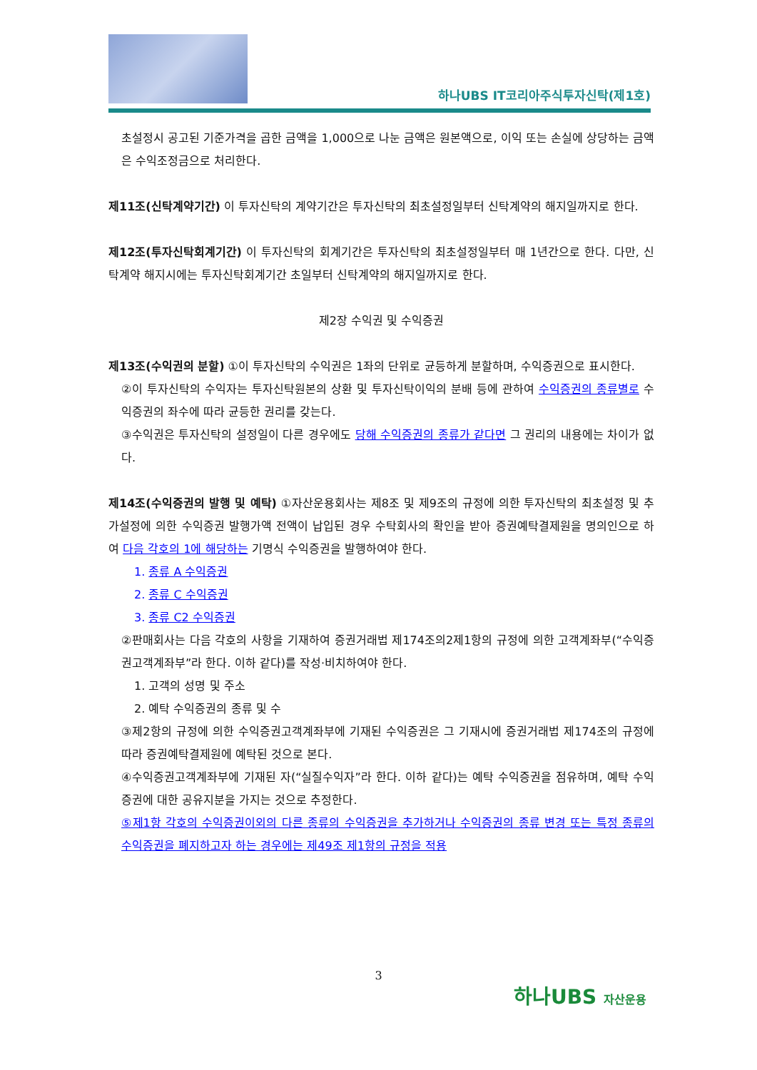하나UBS IT코리아주식투자신탁(제1호)
초설정시 공고된 기준가격을 곱한 금액을 1,000으로 나눈 금액은 원본액으로, 이익 또는 손실에 상당하는 금액은 수익조정금으로 처리한다.
제11조(신탁계약기간) 이 투자신탁의 계약기간은 투자신탁의 최초설정일부터 신탁계약의 해지일까지로 한다.
제12조(투자신탁회계기간) 이 투자신탁의 회계기간은 투자신탁의 최초설정일부터 매 1년간으로 한다. 다만, 신탁계약 해지시에는 투자신탁회계기간 초일부터 신탁계약의 해지일까지로 한다.
제2장 수익권 및 수익증권
제13조(수익권의 분할) ①이 투자신탁의 수익권은 1좌의 단위로 균등하게 분할하며, 수익증권으로 표시한다.
②이 투자신탁의 수익자는 투자신탁원본의 상환 및 투자신탁이익의 분배 등에 관하여 수익증권의 종류별로 수익증권의 좌수에 따라 균등한 권리를 갖는다.
③수익권은 투자신탁의 설정일이 다른 경우에도 당해 수익증권의 종류가 같다면 그 권리의 내용에는 차이가 없다.
제14조(수익증권의 발행 및 예탁) ①자산운용회사는 제8조 및 제9조의 규정에 의한 투자신탁의 최초설정 및 추가설정에 의한 수익증권 발행가액 전액이 납입된 경우 수탁회사의 확인을 받아 증권예탁결제원을 명의인으로 하여 다음 각호의 1에 해당하는 기명식 수익증권을 발행하여야 한다.
1. 종류 A 수익증권
2. 종류 C 수익증권
3. 종류 C2 수익증권
②판매회사는 다음 각호의 사항을 기재하여 증권거래법 제174조의2제1항의 규정에 의한 고객계좌부(“수익증권고객계좌부”라 한다. 이하 같다)를 작성·비치하여야 한다.
1. 고객의 성명 및 주소
2. 예탁 수익증권의 종류 및 수
③제2항의 규정에 의한 수익증권고객계좌부에 기재된 수익증권은 그 기재시에 증권거래법 제174조의 규정에 따라 증권예탁결제원에 예탁된 것으로 본다.
④수익증권고객계좌부에 기재된 자(“실질수익자”라 한다. 이하 같다)는 예탁 수익증권을 점유하며, 예탁 수익증권에 대한 공유지분을 가지는 것으로 추정한다.
⑤제1항 각호의 수익증권이외의 다른 종류의 수익증권을 추가하거나 수익증권의 종류 변경 또는 특정 종류의 수익증권을 폐지하고자 하는 경우에는 제49조 제1항의 규정을 적용
3
하나UBS 자산운용